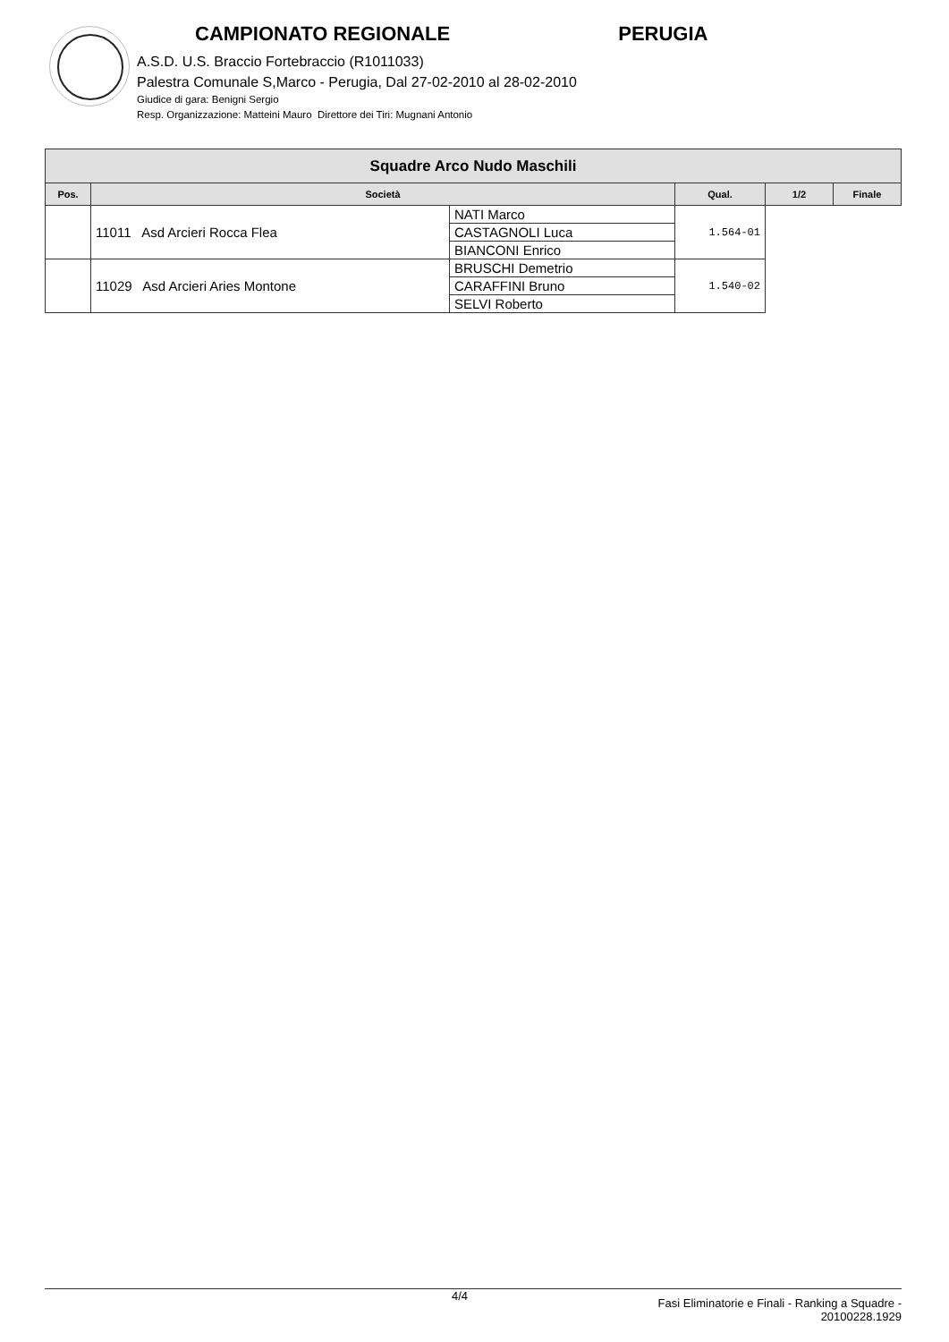CAMPIONATO REGIONALE PERUGIA
A.S.D. U.S. Braccio Fortebraccio (R1011033)
Palestra Comunale S,Marco - Perugia, Dal 27-02-2010 al 28-02-2010
Giudice di gara: Benigni Sergio
Resp. Organizzazione: Matteini Mauro Direttore dei Tiri: Mugnani Antonio
| Squadre Arco Nudo Maschili | | | | | |
| --- | --- | --- | --- | --- | --- |
| Pos. | Società | | Qual. | 1/2 | Finale |
| | 11011 Asd Arcieri Rocca Flea | NATI Marco | 1.564-01 | | |
| | | CASTAGNOLI Luca | | | |
| | | BIANCONI Enrico | | | |
| | 11029 Asd Arcieri Aries Montone | BRUSCHI Demetrio | 1.540-02 | | |
| | | CARAFFINI Bruno | | | |
| | | SELVI Roberto | | | |
4/4 Fasi Eliminatorie e Finali - Ranking a Squadre -
20100228.1929